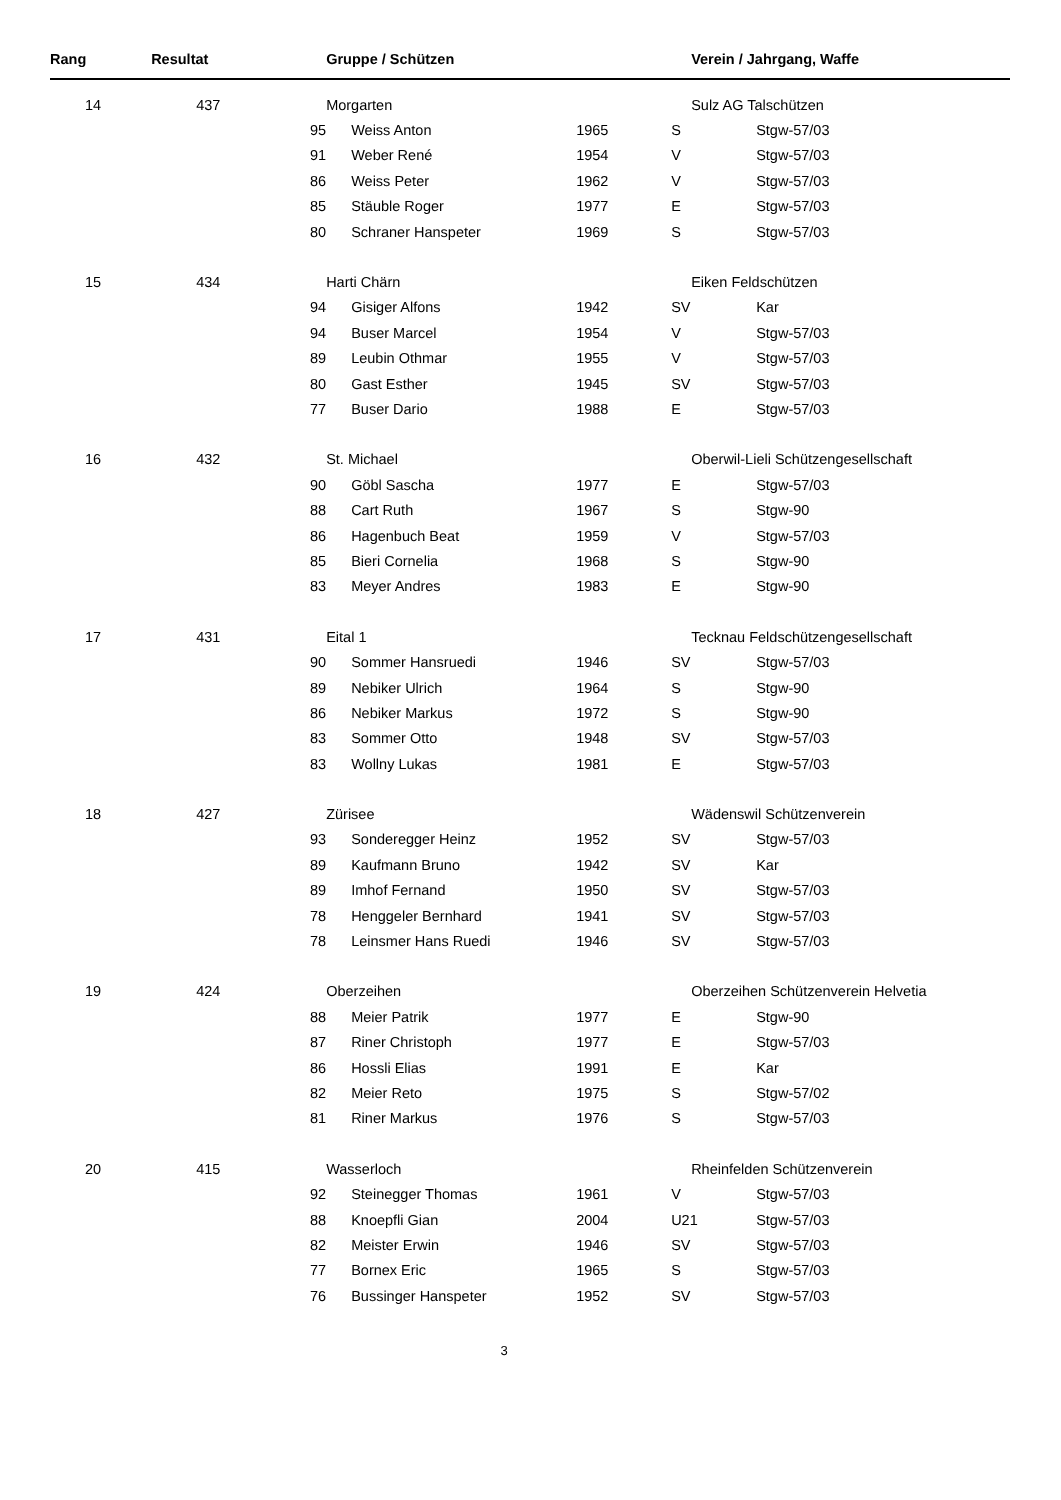| Rang | Resultat | | Gruppe / Schützen | | | Verein / Jahrgang, Waffe | |
| --- | --- | --- | --- | --- | --- | --- | --- |
| 14 | 437 | | Morgarten | | | Sulz AG Talschützen | |
| | | 95 | | Weiss Anton | 1965 | S | Stgw-57/03 |
| | | 91 | | Weber René | 1954 | V | Stgw-57/03 |
| | | 86 | | Weiss Peter | 1962 | V | Stgw-57/03 |
| | | 85 | | Stäuble Roger | 1977 | E | Stgw-57/03 |
| | | 80 | | Schraner Hanspeter | 1969 | S | Stgw-57/03 |
| 15 | 434 | | Harti Chärn | | | Eiken Feldschützen | |
| | | 94 | | Gisiger Alfons | 1942 | SV | Kar |
| | | 94 | | Buser Marcel | 1954 | V | Stgw-57/03 |
| | | 89 | | Leubin Othmar | 1955 | V | Stgw-57/03 |
| | | 80 | | Gast Esther | 1945 | SV | Stgw-57/03 |
| | | 77 | | Buser Dario | 1988 | E | Stgw-57/03 |
| 16 | 432 | | St. Michael | | | Oberwil-Lieli Schützengesellschaft | |
| | | 90 | | Göbl Sascha | 1977 | E | Stgw-57/03 |
| | | 88 | | Cart Ruth | 1967 | S | Stgw-90 |
| | | 86 | | Hagenbuch Beat | 1959 | V | Stgw-57/03 |
| | | 85 | | Bieri Cornelia | 1968 | S | Stgw-90 |
| | | 83 | | Meyer Andres | 1983 | E | Stgw-90 |
| 17 | 431 | | Eital 1 | | | Tecknau Feldschützengesellschaft | |
| | | 90 | | Sommer Hansruedi | 1946 | SV | Stgw-57/03 |
| | | 89 | | Nebiker Ulrich | 1964 | S | Stgw-90 |
| | | 86 | | Nebiker Markus | 1972 | S | Stgw-90 |
| | | 83 | | Sommer Otto | 1948 | SV | Stgw-57/03 |
| | | 83 | | Wollny Lukas | 1981 | E | Stgw-57/03 |
| 18 | 427 | | Zürisee | | | Wädenswil Schützenverein | |
| | | 93 | | Sonderegger Heinz | 1952 | SV | Stgw-57/03 |
| | | 89 | | Kaufmann Bruno | 1942 | SV | Kar |
| | | 89 | | Imhof Fernand | 1950 | SV | Stgw-57/03 |
| | | 78 | | Henggeler Bernhard | 1941 | SV | Stgw-57/03 |
| | | 78 | | Leinsmer Hans Ruedi | 1946 | SV | Stgw-57/03 |
| 19 | 424 | | Oberzeihen | | | Oberzeihen Schützenverein Helvetia | |
| | | 88 | | Meier Patrik | 1977 | E | Stgw-90 |
| | | 87 | | Riner Christoph | 1977 | E | Stgw-57/03 |
| | | 86 | | Hossli Elias | 1991 | E | Kar |
| | | 82 | | Meier Reto | 1975 | S | Stgw-57/02 |
| | | 81 | | Riner Markus | 1976 | S | Stgw-57/03 |
| 20 | 415 | | Wasserloch | | | Rheinfelden Schützenverein | |
| | | 92 | | Steinegger Thomas | 1961 | V | Stgw-57/03 |
| | | 88 | | Knoepfli Gian | 2004 | U21 | Stgw-57/03 |
| | | 82 | | Meister Erwin | 1946 | SV | Stgw-57/03 |
| | | 77 | | Bornex Eric | 1965 | S | Stgw-57/03 |
| | | 76 | | Bussinger Hanspeter | 1952 | SV | Stgw-57/03 |
3